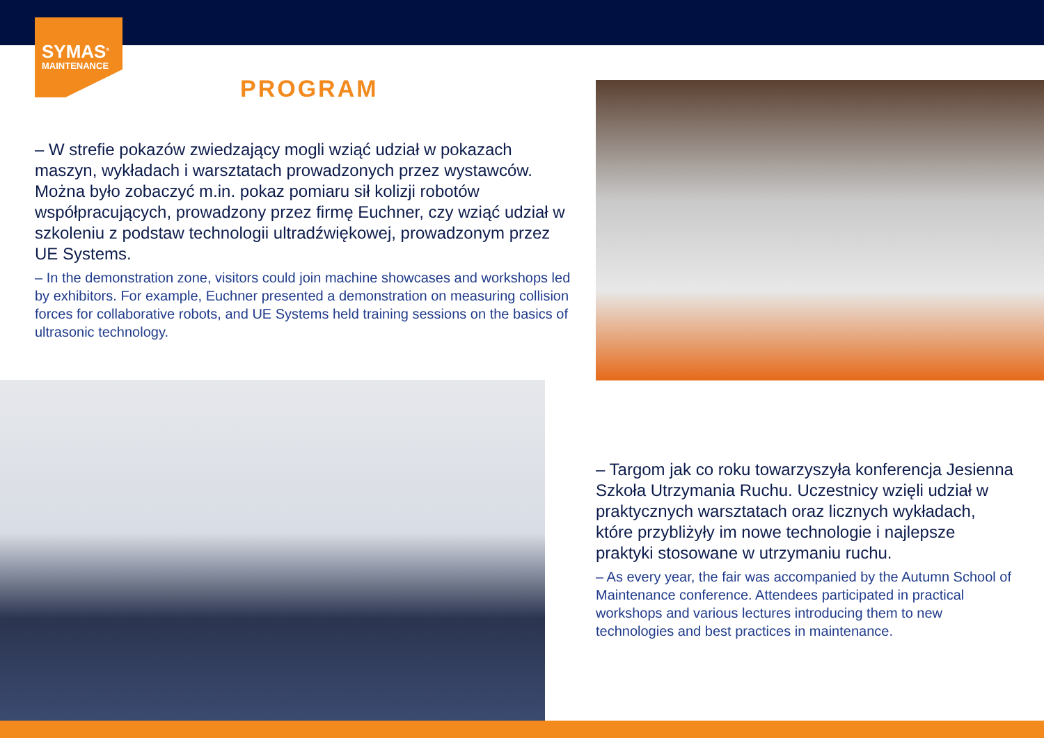SYMAS<sup>®</sup>
MAINTENANCE
PROGRAM
– W strefie pokazów zwiedzający mogli wziąć udział w pokazach maszyn, wykładach i warsztatach prowadzonych przez wystawców. Można było zobaczyć m.in. pokaz pomiaru sił kolizji robotów współpracujących, prowadzony przez firmę Euchner, czy wziąć udział w szkoleniu z podstaw technologii ultradźwiękowej, prowadzonym przez UE Systems.
– In the demonstration zone, visitors could join machine showcases and workshops led by exhibitors. For example, Euchner presented a demonstration on measuring collision forces for collaborative robots, and UE Systems held training sessions on the basics of ultrasonic technology.
– Targom jak co roku towarzyszyła konferencja Jesienna Szkoła Utrzymania Ruchu. Uczestnicy wzięli udział w praktycznych warsztatach oraz licznych wykładach, które przybliżyły im nowe technologie i najlepsze praktyki stosowane w utrzymaniu ruchu.
– As every year, the fair was accompanied by the Autumn School of Maintenance conference. Attendees participated in practical workshops and various lectures introducing them to new technologies and best practices in maintenance.